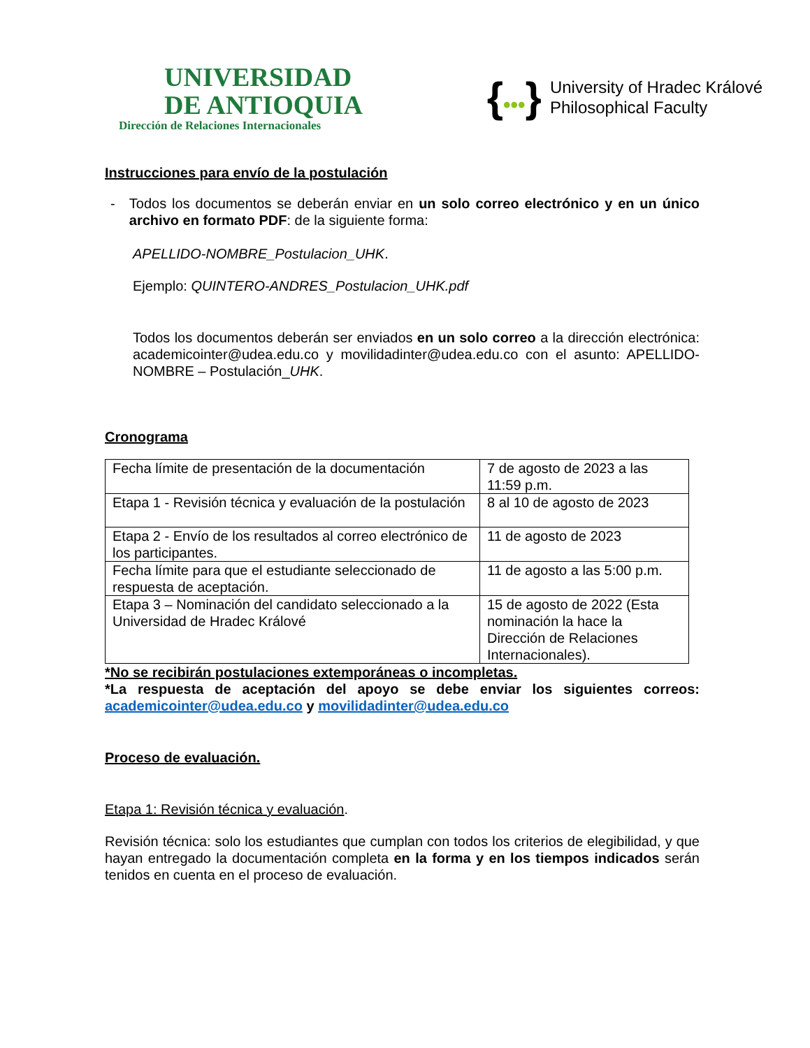UNIVERSIDAD
DE ANTIOQUIA
Dirección de Relaciones Internacionales
{•••}
University of Hradec Králové
Philosophical Faculty
Instrucciones para envío de la postulación
- Todos los documentos se deberán enviar en un solo correo electrónico y en un único archivo en formato PDF: de la siguiente forma:
APELLIDO-NOMBRE_Postulacion_UHK.
Ejemplo: QUINTERO-ANDRES_Postulacion_UHK.pdf
Todos los documentos deberán ser enviados en un solo correo a la dirección electrónica: academicointer@udea.edu.co y movilidadinter@udea.edu.co con el asunto: APELLIDO-NOMBRE – Postulación_UHK.
Cronograma
| Fecha límite de presentación de la documentación | 7 de agosto de 2023 a las 11:59 p.m. |
| Etapa 1 - Revisión técnica y evaluación de la postulación | 8 al 10 de agosto de 2023 |
| Etapa 2 - Envío de los resultados al correo electrónico de los participantes. | 11 de agosto de 2023 |
| Fecha límite para que el estudiante seleccionado de respuesta de aceptación. | 11 de agosto a las 5:00 p.m. |
| Etapa 3 – Nominación del candidato seleccionado a la Universidad de Hradec Králové | 15 de agosto de 2022 (Esta nominación la hace la Dirección de Relaciones Internacionales). |
*No se recibirán postulaciones extemporáneas o incompletas.
*La respuesta de aceptación del apoyo se debe enviar los siguientes correos: academicointer@udea.edu.co y movilidadinter@udea.edu.co
Proceso de evaluación.
Etapa 1: Revisión técnica y evaluación.
Revisión técnica: solo los estudiantes que cumplan con todos los criterios de elegibilidad, y que hayan entregado la documentación completa en la forma y en los tiempos indicados serán tenidos en cuenta en el proceso de evaluación.